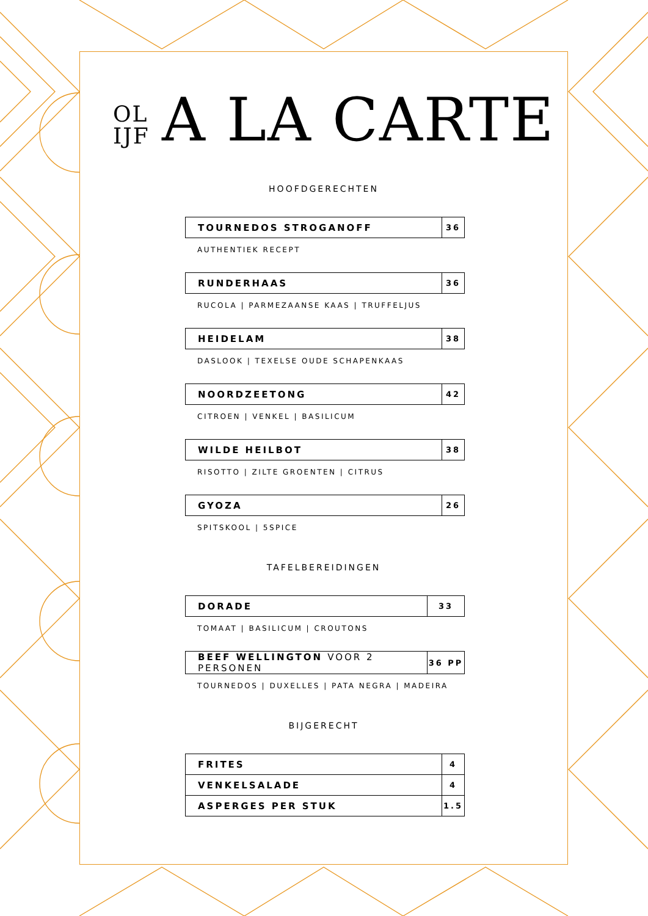OL IJF A LA CARTE
HOOFDGERECHTEN
| TOURNEDOS STROGANOFF | 36 |
AUTHENTIEK RECEPT
| RUNDERHAAS | 36 |
RUCOLA | PARMEZAANSE KAAS | TRUFFELJUS
| HEIDELAM | 38 |
DASLOOK | TEXELSE OUDE SCHAPENKAAS
| NOORDZEETONG | 42 |
CITROEN | VENKEL | BASILICUM
| WILDE HEILBOT | 38 |
RISOTTO | ZILTE GROENTEN | CITRUS
| GYOZA | 26 |
SPITSKOOL | 5SPICE
TAFELBEREIDINGEN
| DORADE | 33 |
TOMAAT | BASILICUM | CROUTONS
| BEEF WELLINGTON VOOR 2 PERSONEN | 36 PP |
TOURNEDOS | DUXELLES | PATA NEGRA | MADEIRA
BIJGERECHT
| FRITES | 4 |
| VENKELSALADE | 4 |
| ASPERGES PER STUK | 1.5 |